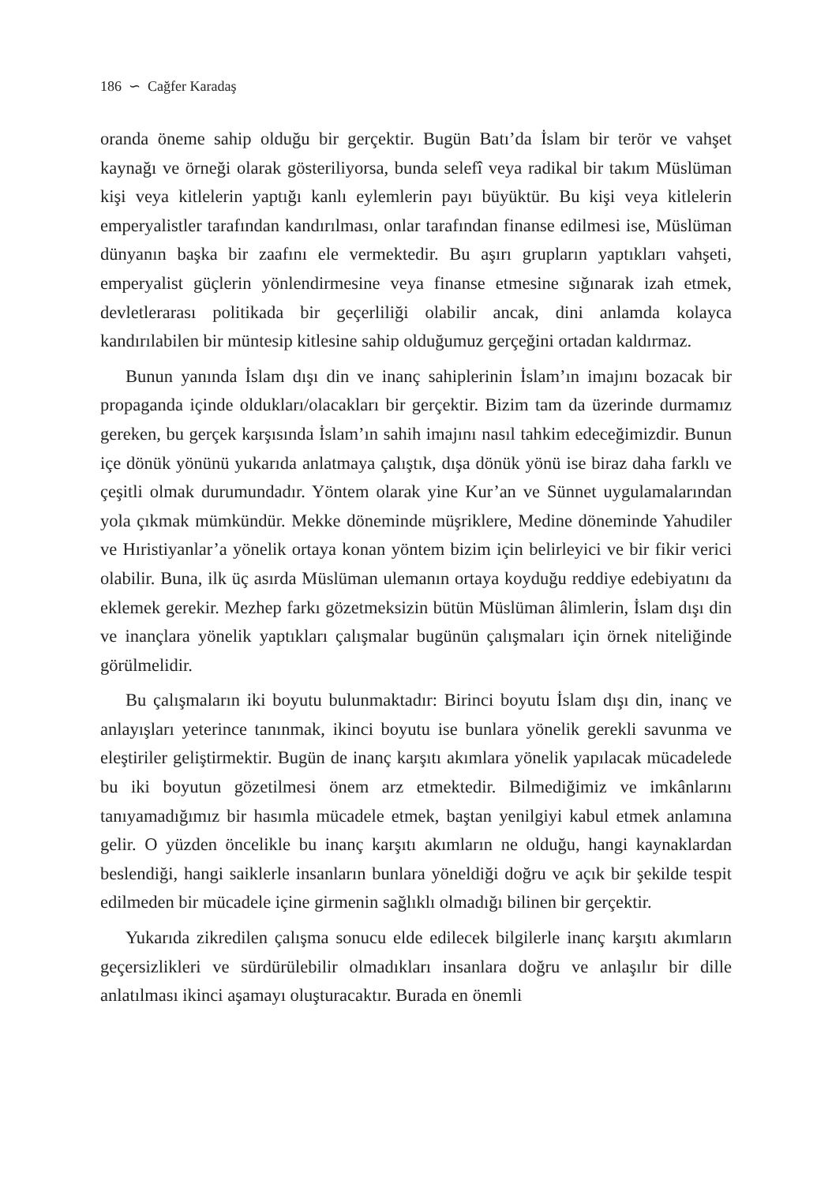186 ∽ Cağfer Karadaş
oranda öneme sahip olduğu bir gerçektir. Bugün Batı’da İslam bir terör ve vahşet kaynağı ve örneği olarak gösteriliyorsa, bunda selefî veya radikal bir takım Müslüman kişi veya kitlelerin yaptığı kanlı eylemlerin payı büyüktür. Bu kişi veya kitlelerin emperyalistler tarafından kandırılması, onlar tarafından finanse edilmesi ise, Müslüman dünyanın başka bir zaafını ele vermektedir. Bu aşırı grupların yaptıkları vahşeti, emperyalist güçlerin yönlendirmesine veya finanse etmesine sığınarak izah etmek, devletlerarası politikada bir geçerliliği olabilir ancak, dini anlamda kolayca kandırılabilen bir müntesip kitlesine sahip olduğumuz gerçeğini ortadan kaldırmaz.
Bunun yanında İslam dışı din ve inanç sahiplerinin İslam’ın imajını bozacak bir propaganda içinde oldukları/olacakları bir gerçektir. Bizim tam da üzerinde durmamız gereken, bu gerçek karşısında İslam’ın sahih imajını nasıl tahkim edeceğimizdir. Bunun içe dönük yönünü yukarıda anlatmaya çalıştık, dışa dönük yönü ise biraz daha farklı ve çeşitli olmak durumundadır. Yöntem olarak yine Kur’an ve Sünnet uygulamalarından yola çıkmak mümkündür. Mekke döneminde müşriklere, Medine döneminde Yahudiler ve Hıristiyanlar’a yönelik ortaya konan yöntem bizim için belirleyici ve bir fikir verici olabilir. Buna, ilk üç asırda Müslüman ulemanın ortaya koyduğu reddiye edebiyatını da eklemek gerekir. Mezhep farkı gözetmeksizin bütün Müslüman âlimlerin, İslam dışı din ve inançlara yönelik yaptıkları çalışmalar bugünün çalışmaları için örnek niteliğinde görülmelidir.
Bu çalışmaların iki boyutu bulunmaktadır: Birinci boyutu İslam dışı din, inanç ve anlayışları yeterince tanınmak, ikinci boyutu ise bunlara yönelik gerekli savunma ve eleştiriler geliştirmektir. Bugün de inanç karşıtı akımlara yönelik yapılacak mücadelede bu iki boyutun gözetilmesi önem arz etmektedir. Bilmediğimiz ve imkânlarını tanıyamadığımız bir hasımla mücadele etmek, baştan yenilgiyi kabul etmek anlamına gelir. O yüzden öncelikle bu inanç karşıtı akımların ne olduğu, hangi kaynaklardan beslendiği, hangi saiklerle insanların bunlara yöneldiği doğru ve açık bir şekilde tespit edilmeden bir mücadele içine girmenin sağlıklı olmadığı bilinen bir gerçektir.
Yukarıda zikredilen çalışma sonucu elde edilecek bilgilerle inanç karşıtı akımların geçersizlikleri ve sürdürülebilir olmadıkları insanlara doğru ve anlaşılır bir dille anlatılması ikinci aşamayı oluşturacaktır. Burada en önemli